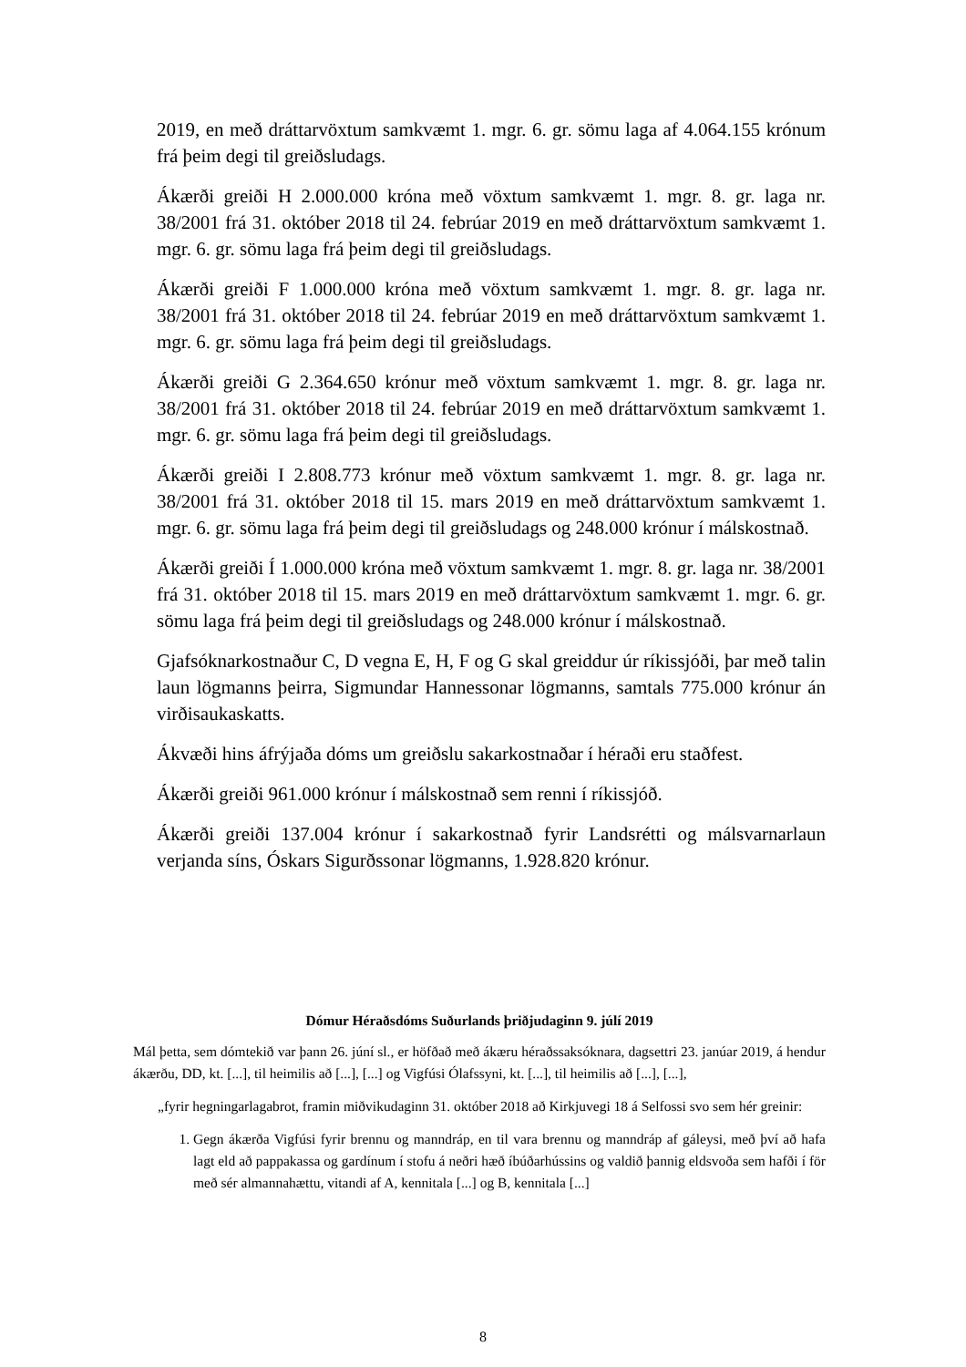2019, en með dráttarvöxtum samkvæmt 1. mgr. 6. gr. sömu laga af 4.064.155 krónum frá þeim degi til greiðsludags.
Ákærði greiði H 2.000.000 króna með vöxtum samkvæmt 1. mgr. 8. gr. laga nr. 38/2001 frá 31. október 2018 til 24. febrúar 2019 en með dráttarvöxtum samkvæmt 1. mgr. 6. gr. sömu laga frá þeim degi til greiðsludags.
Ákærði greiði F 1.000.000 króna með vöxtum samkvæmt 1. mgr. 8. gr. laga nr. 38/2001 frá 31. október 2018 til 24. febrúar 2019 en með dráttarvöxtum samkvæmt 1. mgr. 6. gr. sömu laga frá þeim degi til greiðsludags.
Ákærði greiði G 2.364.650 krónur með vöxtum samkvæmt 1. mgr. 8. gr. laga nr. 38/2001 frá 31. október 2018 til 24. febrúar 2019 en með dráttarvöxtum samkvæmt 1. mgr. 6. gr. sömu laga frá þeim degi til greiðsludags.
Ákærði greiði I 2.808.773 krónur með vöxtum samkvæmt 1. mgr. 8. gr. laga nr. 38/2001 frá 31. október 2018 til 15. mars 2019 en með dráttarvöxtum samkvæmt 1. mgr. 6. gr. sömu laga frá þeim degi til greiðsludags og 248.000 krónur í málskostnað.
Ákærði greiði Í 1.000.000 króna með vöxtum samkvæmt 1. mgr. 8. gr. laga nr. 38/2001 frá 31. október 2018 til 15. mars 2019 en með dráttarvöxtum samkvæmt 1. mgr. 6. gr. sömu laga frá þeim degi til greiðsludags og 248.000 krónur í málskostnað.
Gjafsóknarkostnaður C, D vegna E, H, F og G skal greiddur úr ríkissjóði, þar með talin laun lögmanns þeirra, Sigmundar Hannessonar lögmanns, samtals 775.000 krónur án virðisaukaskatts.
Ákvæði hins áfrýjaða dóms um greiðslu sakarkostnaðar í héraði eru staðfest.
Ákærði greiði 961.000 krónur í málskostnað sem renni í ríkissjóð.
Ákærði greiði 137.004 krónur í sakarkostnað fyrir Landsrétti og málsvarnarlaun verjanda síns, Óskars Sigurðssonar lögmanns, 1.928.820 krónur.
Dómur Héraðsdóms Suðurlands þriðjudaginn 9. júlí 2019
Mál þetta, sem dómtekið var þann 26. júní sl., er höfðað með ákæru héraðssaksóknara, dagsettri 23. janúar 2019, á hendur ákærðu, DD, kt. [...], til heimilis að [...], [...] og Vigfúsi Ólafssyni, kt. [...], til heimilis að [...], [...],
„fyrir hegningarlagabrot, framin miðvikudaginn 31. október 2018 að Kirkjuvegi 18 á Selfossi svo sem hér greinir:
1. Gegn ákærða Vigfúsi fyrir brennu og manndráp, en til vara brennu og manndráp af gáleysi, með því að hafa lagt eld að pappakassa og gardínum í stofu á neðri hæð íbúðarhússins og valdið þannig eldsvoða sem hafði í för með sér almannahættu, vitandi af A, kennitala [...] og B, kennitala [...]
8